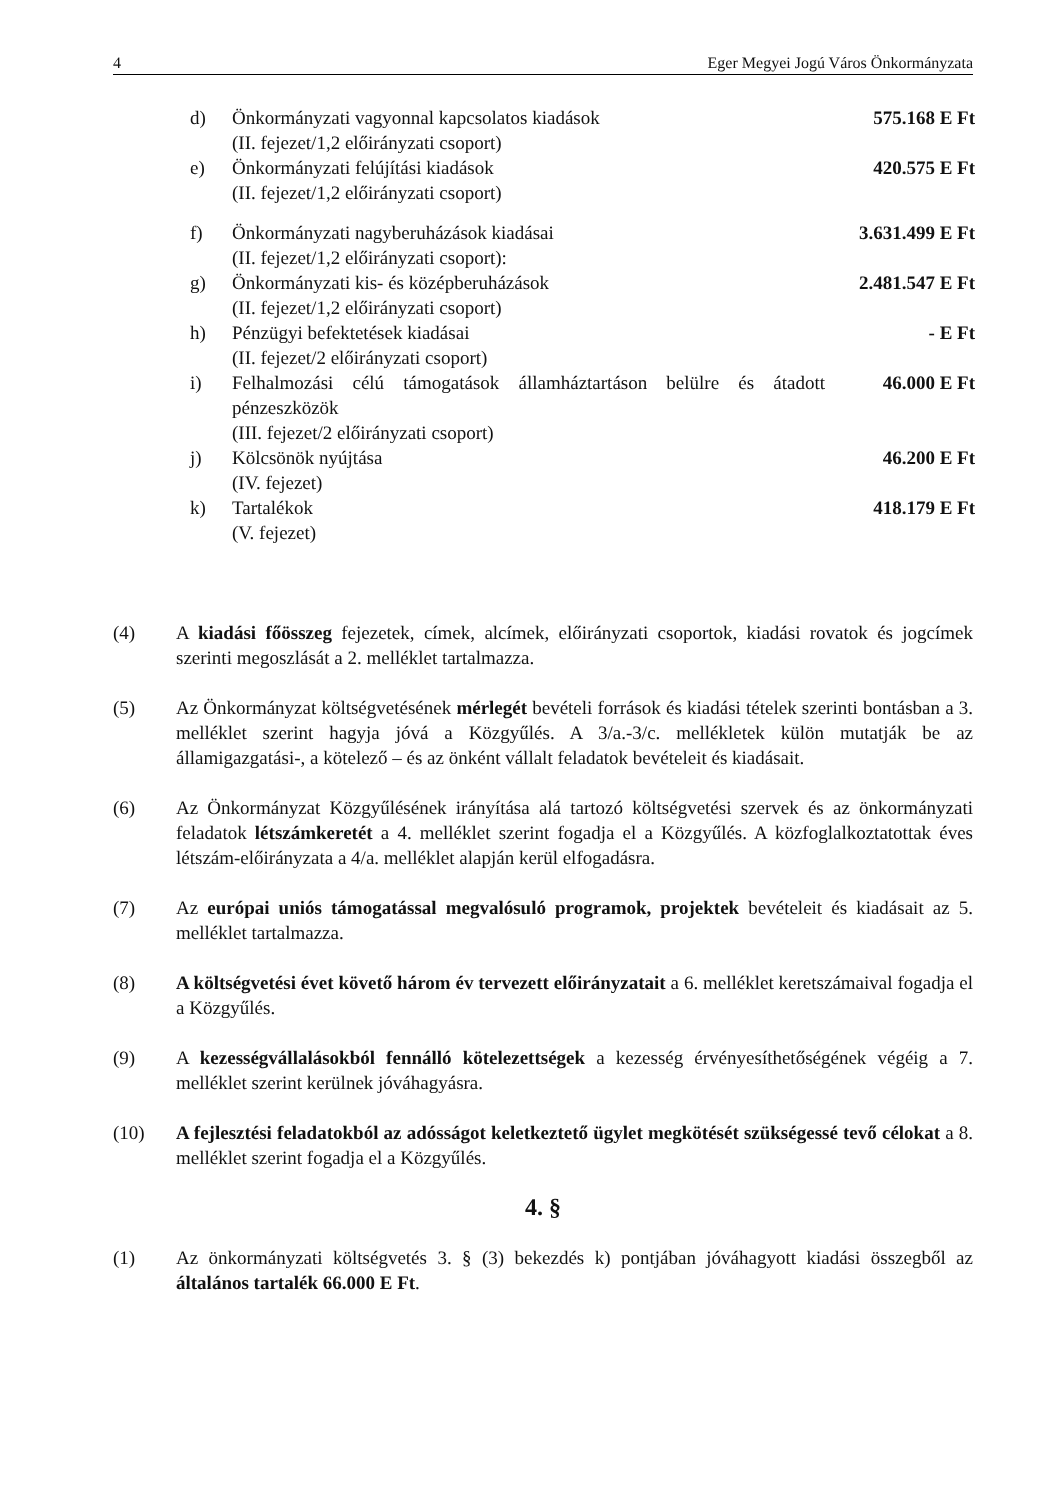4 Eger Megyei Jogú Város Önkormányzata
d) Önkormányzati vagyonnal kapcsolatos kiadások
(II. fejezet/1,2 előirányzati csoport) 575.168 E Ft
e) Önkormányzati felújítási kiadások
(II. fejezet/1,2 előirányzati csoport) 420.575 E Ft
f) Önkormányzati nagyberuházások kiadásai
(II. fejezet/1,2 előirányzati csoport): 3.631.499 E Ft
g) Önkormányzati kis- és középberuházások
(II. fejezet/1,2 előirányzati csoport) 2.481.547 E Ft
h) Pénzügyi befektetések kiadásai
(II. fejezet/2 előirányzati csoport) - E Ft
i) Felhalmozási célú támogatások államháztartáson belülre és átadott pénzeszközök
(III. fejezet/2 előirányzati csoport) 46.000 E Ft
j) Kölcsönök nyújtása
(IV. fejezet) 46.200 E Ft
k) Tartalékok
(V. fejezet) 418.179 E Ft
(4) A kiadási főösszeg fejezetek, címek, alcímek, előirányzati csoportok, kiadási rovatok és jogcímek szerinti megoszlását a 2. melléklet tartalmazza.
(5) Az Önkormányzat költségvetésének mérlegét bevételi források és kiadási tételek szerinti bontásban a 3. melléklet szerint hagyja jóvá a Közgyűlés. A 3/a.-3/c. mellékletek külön mutatják be az államigazgatási-, a kötelező – és az önként vállalt feladatok bevételeit és kiadásait.
(6) Az Önkormányzat Közgyűlésének irányítása alá tartozó költségvetési szervek és az önkormányzati feladatok létszámkeretét a 4. melléklet szerint fogadja el a Közgyűlés. A közfoglalkoztatottak éves létszám-előirányzata a 4/a. melléklet alapján kerül elfogadásra.
(7) Az európai uniós támogatással megvalósuló programok, projektek bevételeit és kiadásait az 5. melléklet tartalmazza.
(8) A költségvetési évet követő három év tervezett előirányzatait a 6. melléklet keretszámaival fogadja el a Közgyűlés.
(9) A kezességvállalásokból fennálló kötelezettségek a kezesség érvényesíthetőségének végéig a 7. melléklet szerint kerülnek jóváhagyásra.
(10) A fejlesztési feladatokból az adósságot keletkeztető ügylet megkötését szükségessé tevő célokat a 8. melléklet szerint fogadja el a Közgyűlés.
4. §
(1) Az önkormányzati költségvetés 3. § (3) bekezdés k) pontjában jóváhagyott kiadási összegből az általános tartalék 66.000 E Ft.